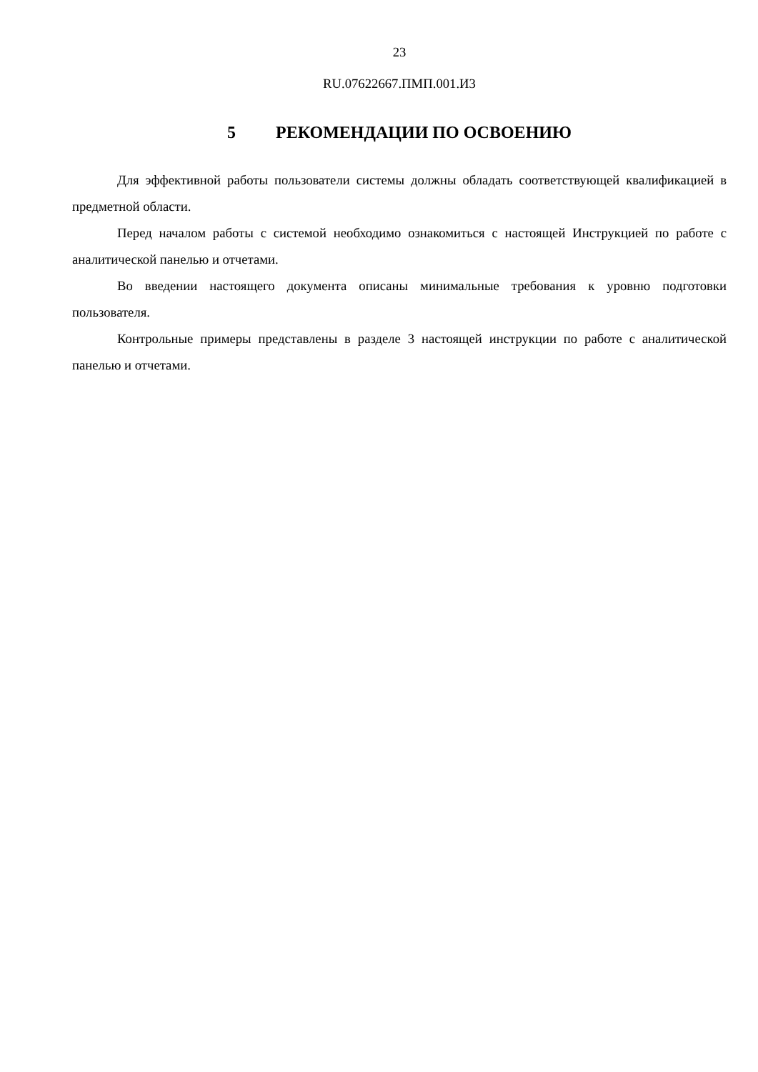23
RU.07622667.ПМП.001.И3
5 РЕКОМЕНДАЦИИ ПО ОСВОЕНИЮ
Для эффективной работы пользователи системы должны обладать соответствующей квалификацией в предметной области.
Перед началом работы с системой необходимо ознакомиться с настоящей Инструкцией по работе с аналитической панелью и отчетами.
Во введении настоящего документа описаны минимальные требования к уровню подготовки пользователя.
Контрольные примеры представлены в разделе 3 настоящей инструкции по работе с аналитической панелью и отчетами.